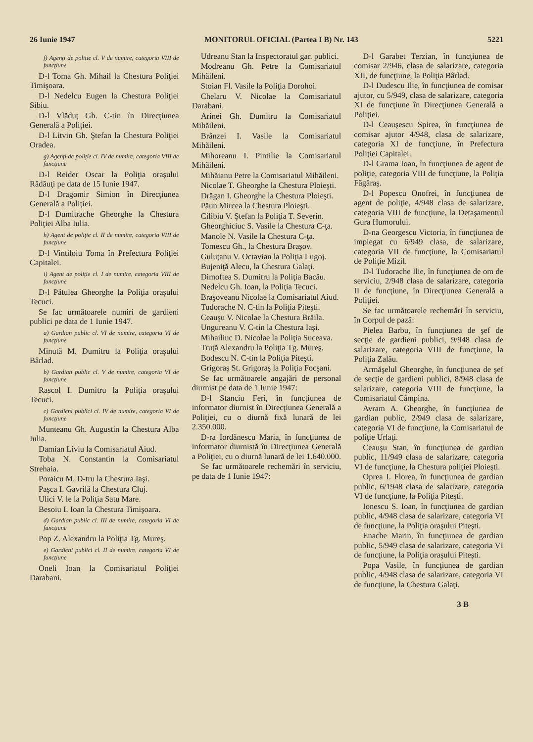26 Iunie 1947 MONITORUL OFICIAL (Partea I B) Nr. 143 5221
f) Agenţi de poliţie cl. V de numire, categoria VIII de funcţiune
D-l Toma Gh. Mihail la Chestura Poliţiei Timişoara.
D-l Nedelcu Eugen la Chestura Poliţiei Sibiu.
D-l Vlăduţ Gh. C-tin în Direcţiunea Generală a Poliţiei.
D-l Litvin Gh. Ştefan la Chestura Poliţiei Oradea.
g) Agenţi de poliţie cl. IV de numire, categoria VIII de funcţiune
D-l Reider Oscar la Poliţia oraşului Rădăuţi pe data de 15 Iunie 1947.
D-l Dragomir Simion în Direcţiunea Generală a Poliţiei.
D-l Dumitrache Gheorghe la Chestura Poliţiei Alba Iulia.
h) Agent de poliţie cl. II de numire, categoria VIII de funcţiune
D-l Vintiloiu Toma în Prefectura Poliţiei Capitalei.
i) Agent de poliţie cl. I de numire, categoria VIII de funcţiune
D-l Pătulea Gheorghe la Poliţia oraşului Tecuci.
Se fac următoarele numiri de gardieni publici pe data de 1 Iunie 1947.
a) Gardian public cl. VI de numire, categoria VI de funcţiune
Minută M. Dumitru la Poliţia oraşului Bârlad.
b) Gardian public cl. V de numire, categoria VI de funcţiune
Rascol I. Dumitru la Poliţia oraşului Tecuci.
c) Gardieni publici cl. IV de numire, categoria VI de funcţiune
Munteanu Gh. Augustin la Chestura Alba Iulia.
Damian Liviu la Comisariatul Aiud.
Toba N. Constantin la Comisariatul Strehaia.
Poraicu M. D-tru la Chestura Iaşi.
Paşca I. Gavrilă la Chestura Cluj.
Ulici V. le la Poliţia Satu Mare.
Besoiu I. Ioan la Chestura Timişoara.
d) Gardian public cl. III de numire, categoria VI de funcţiune
Pop Z. Alexandru la Poliţia Tg. Mureş.
e) Gardieni publici cl. II de numire, categoria VI de funcţiune
Oneli Ioan la Comisariatul Poliţiei Darabani.
Udreanu Stan la Inspectoratul gar. publici.
Modreanu Gh. Petre la Comisariatul Mihăileni.
Stoian Fl. Vasile la Poliţia Dorohoi.
Chelaru V. Nicolae la Comisariatul Darabani.
Arinei Gh. Dumitru la Comisariatul Mihăileni.
Brânzei I. Vasile la Comisariatul Mihăileni.
Mihoreanu I. Pintilie la Comisariatul Mihăileni.
Mihăianu Petre la Comisariatul Mihăileni.
Nicolae T. Gheorghe la Chestura Ploieşti.
Drăgan I. Gheorghe la Chestura Ploieşti.
Păun Mircea la Chestura Ploieşti.
Cilibiu V. Ştefan la Poliţia T. Severin.
Gheorghiciuc S. Vasile la Chestura C-ţa.
Manole N. Vasile la Chestura C-ţa.
Tomescu Gh., la Chestura Braşov.
Guluţanu V. Octavian la Poliţia Lugoj.
Bujeniţă Alecu, la Chestura Galaţi.
Dimoftea S. Dumitru la Poliţia Bacău.
Nedelcu Gh. Ioan, la Poliţia Tecuci.
Braşoveanu Nicolae la Comisariatul Aiud.
Tudorache N. C-tin la Poliţia Piteşti.
Ceauşu V. Nicolae la Chestura Brăila.
Ungureanu V. C-tin la Chestura Iaşi.
Mihailiuc D. Nicolae la Poliţia Suceava.
Truţă Alexandru la Poliţia Tg. Mureş.
Bodescu N. C-tin la Poliţia Piteşti.
Grigoraş St. Grigoraş la Poliţia Focşani.
Se fac următoarele angajări de personal diurnist pe data de 1 Iunie 1947:
D-l Stanciu Feri, în funcţiunea de informator diurnist în Direcţiunea Generală a Poliţiei, cu o diurnă fixă lunară de lei 2.350.000.
D-ra Iordănescu Maria, în funcţiunea de informator diurnistă în Direcţiunea Generală a Poliţiei, cu o diurnă lunară de lei 1.640.000.
Se fac următoarele rechemări în serviciu, pe data de 1 Iunie 1947:
D-l Garabet Terzian, în funcţiunea de comisar 2/946, clasa de salarizare, categoria XII, de funcţiune, la Poliţia Bârlad.
D-l Dudescu Ilie, în funcţiunea de comisar ajutor, cu 5/949, clasa de salarizare, categoria XI de funcţiune în Direcţiunea Generală a Poliţiei.
D-l Ceauşescu Spirea, în funcţiunea de comisar ajutor 4/948, clasa de salarizare, categoria XI de funcţiune, în Prefectura Poliţiei Capitalei.
D-l Grama Ioan, în funcţiunea de agent de poliţie, categoria VIII de funcţiune, la Poliţia Făgăraş.
D-l Popescu Onofrei, în funcţiunea de agent de poliţie, 4/948 clasa de salarizare, categoria VIII de funcţiune, la Detaşamentul Gura Humorului.
D-na Georgescu Victoria, în funcţiunea de impiegat cu 6/949 clasa, de salarizare, categoria VII de funcţiune, la Comisariatul de Poliţie Mizil.
D-l Tudorache Ilie, în funcţiunea de om de serviciu, 2/948 clasa de salarizare, categoria II de funcţiune, în Direcţiunea Generală a Poliţiei.
Se fac următoarele rechemări în serviciu, în Corpul de pază:
Pielea Barbu, în funcţiunea de şef de secţie de gardieni publici, 9/948 clasa de salarizare, categoria VIII de funcţiune, la Poliţia Zalău.
Armăşelul Gheorghe, în funcţiunea de şef de secţie de gardieni publici, 8/948 clasa de salarizare, categoria VIII de funcţiune, la Comisariatul Câmpina.
Avram A. Gheorghe, în funcţiunea de gardian public, 2/949 clasa de salarizare, categoria VI de funcţiune, la Comisariatul de poliţie Urlaţi.
Ceauşu Stan, în funcţiunea de gardian public, 11/949 clasa de salarizare, categoria VI de funcţiune, la Chestura poliţiei Ploieşti.
Oprea I. Florea, în funcţiunea de gardian public, 6/1948 clasa de salarizare, categoria VI de funcţiune, la Poliţia Piteşti.
Ionescu S. Ioan, în funcţiunea de gardian public, 4/948 clasa de salarizare, categoria VI de funcţiune, la Poliţia oraşului Piteşti.
Enache Marin, în funcţiunea de gardian public, 5/949 clasa de salarizare, categoria VI de funcţiune, la Poliţia oraşului Piteşti.
Popa Vasile, în funcţiunea de gardian public, 4/948 clasa de salarizare, categoria VI de funcţiune, la Chestura Galaţi.
3 B